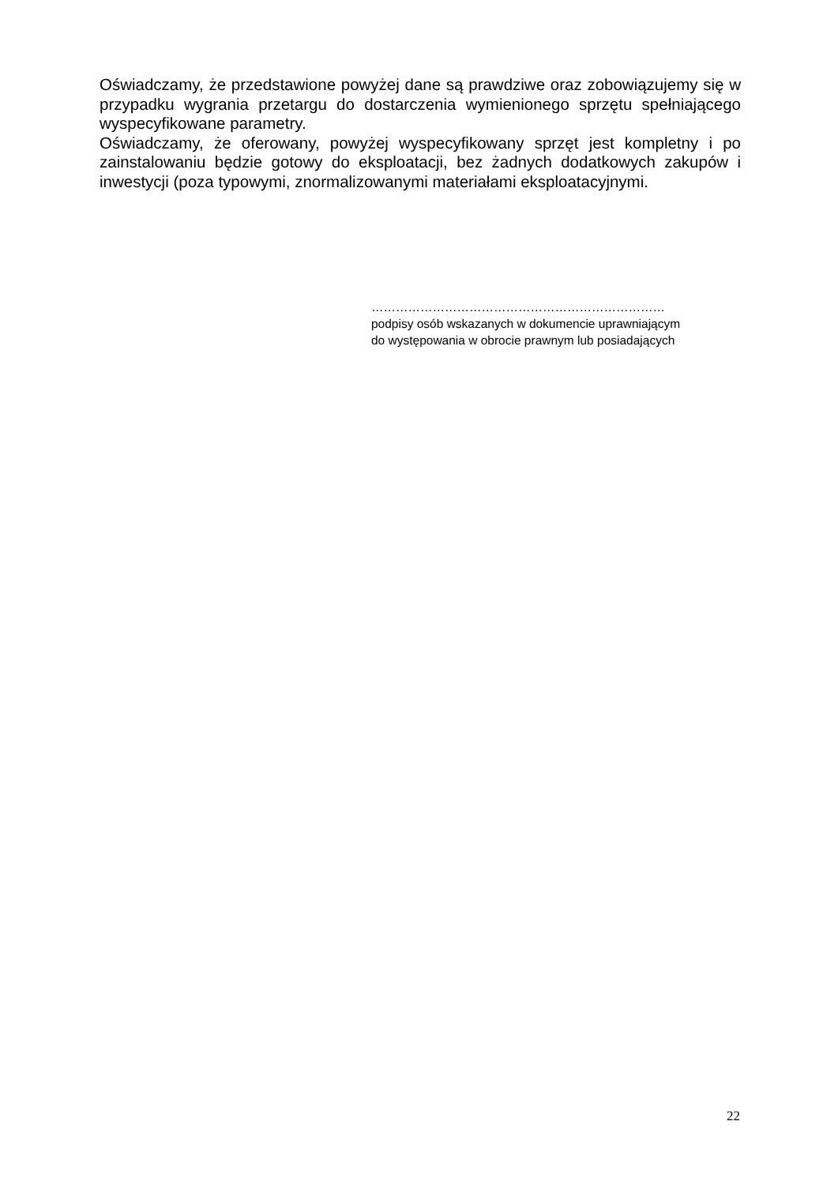Oświadczamy, że przedstawione powyżej dane są prawdziwe oraz zobowiązujemy się w przypadku wygrania przetargu do dostarczenia wymienionego sprzętu spełniającego wyspecyfikowane parametry.
Oświadczamy, że oferowany, powyżej wyspecyfikowany sprzęt jest kompletny i po zainstalowaniu będzie gotowy do eksploatacji, bez żadnych dodatkowych zakupów i inwestycji (poza typowymi, znormalizowanymi materiałami eksploatacyjnymi.
………………………………………………………………
podpisy osób wskazanych w dokumencie uprawniającym
do występowania w obrocie prawnym lub posiadających
22